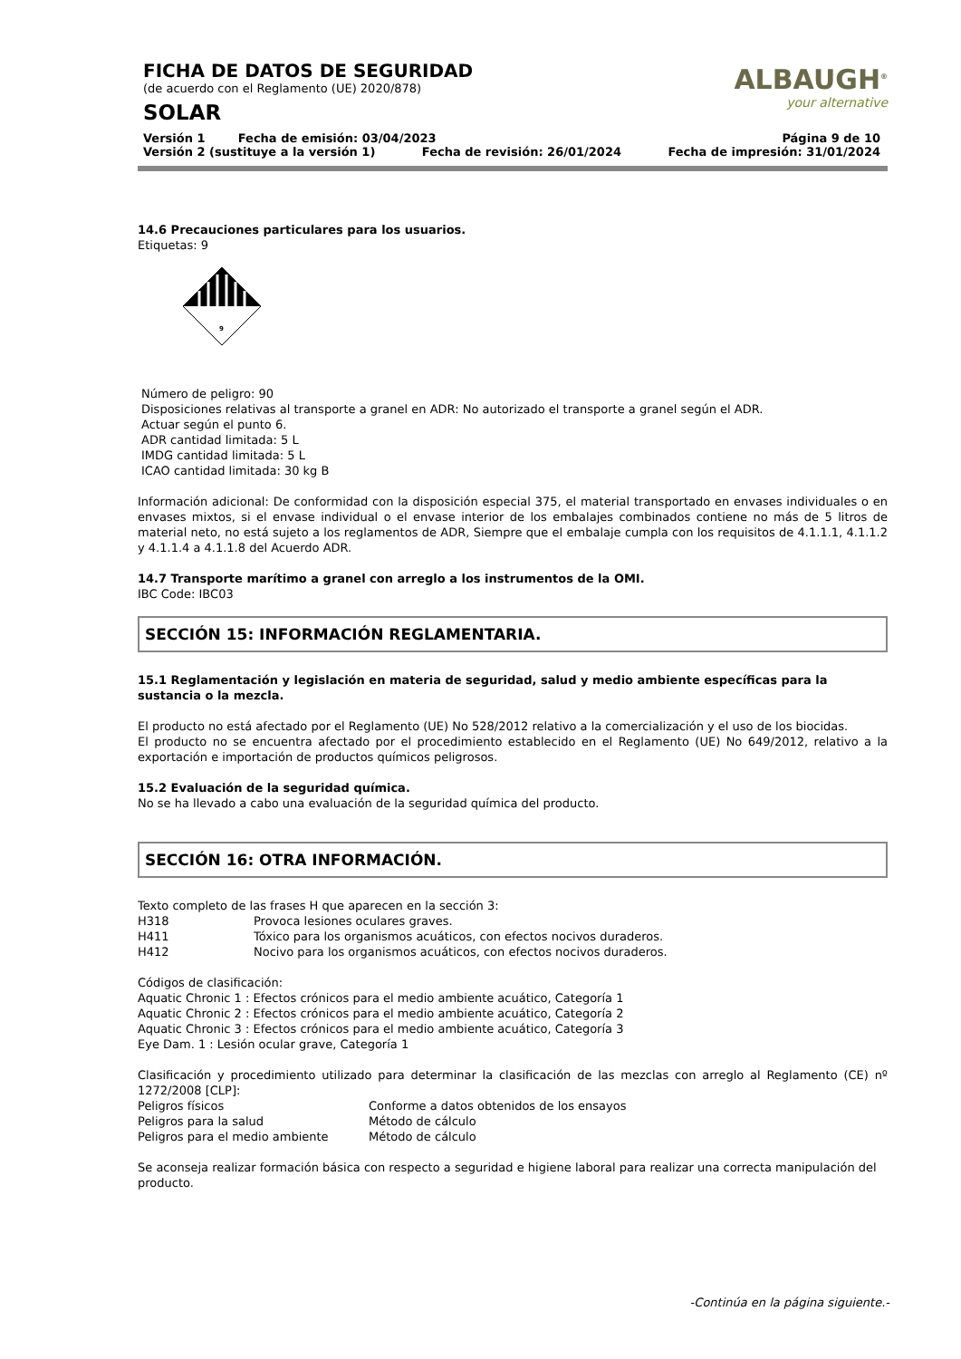FICHA DE DATOS DE SEGURIDAD
(de acuerdo con el Reglamento (UE) 2020/878)
SOLAR
ALBAUGH<sup>®</sup>
your alternative
Versión 1 Fecha de emisión: 03/04/2023 Página 9 de 10
Versión 2 (sustituye a la versión 1) Fecha de revisión: 26/01/2024 Fecha de impresión: 31/01/2024
14.6 Precauciones particulares para los usuarios.
Etiquetas: 9
9
Número de peligro: 90
Disposiciones relativas al transporte a granel en ADR: No autorizado el transporte a granel según el ADR.
Actuar según el punto 6.
ADR cantidad limitada: 5 L
IMDG cantidad limitada: 5 L
ICAO cantidad limitada: 30 kg B
Información adicional: De conformidad con la disposición especial 375, el material transportado en envases individuales o en envases mixtos, si el envase individual o el envase interior de los embalajes combinados contiene no más de 5 litros de material neto, no está sujeto a los reglamentos de ADR, Siempre que el embalaje cumpla con los requisitos de 4.1.1.1, 4.1.1.2 y 4.1.1.4 a 4.1.1.8 del Acuerdo ADR.
14.7 Transporte marítimo a granel con arreglo a los instrumentos de la OMI.
IBC Code: IBC03
SECCIÓN 15: INFORMACIÓN REGLAMENTARIA.
15.1 Reglamentación y legislación en materia de seguridad, salud y medio ambiente específicas para la sustancia o la mezcla.
El producto no está afectado por el Reglamento (UE) No 528/2012 relativo a la comercialización y el uso de los biocidas.
El producto no se encuentra afectado por el procedimiento establecido en el Reglamento (UE) No 649/2012, relativo a la exportación e importación de productos químicos peligrosos.
15.2 Evaluación de la seguridad química.
No se ha llevado a cabo una evaluación de la seguridad química del producto.
SECCIÓN 16: OTRA INFORMACIÓN.
Texto completo de las frases H que aparecen en la sección 3:
H318 Provoca lesiones oculares graves.
H411 Tóxico para los organismos acuáticos, con efectos nocivos duraderos.
H412 Nocivo para los organismos acuáticos, con efectos nocivos duraderos.
Códigos de clasificación:
Aquatic Chronic 1 : Efectos crónicos para el medio ambiente acuático, Categoría 1
Aquatic Chronic 2 : Efectos crónicos para el medio ambiente acuático, Categoría 2
Aquatic Chronic 3 : Efectos crónicos para el medio ambiente acuático, Categoría 3
Eye Dam. 1 : Lesión ocular grave, Categoría 1
Clasificación y procedimiento utilizado para determinar la clasificación de las mezclas con arreglo al Reglamento (CE) nº 1272/2008 [CLP]:
Peligros físicos Conforme a datos obtenidos de los ensayos
Peligros para la salud Método de cálculo
Peligros para el medio ambiente Método de cálculo
Se aconseja realizar formación básica con respecto a seguridad e higiene laboral para realizar una correcta manipulación del producto.
-Continúa en la página siguiente.-